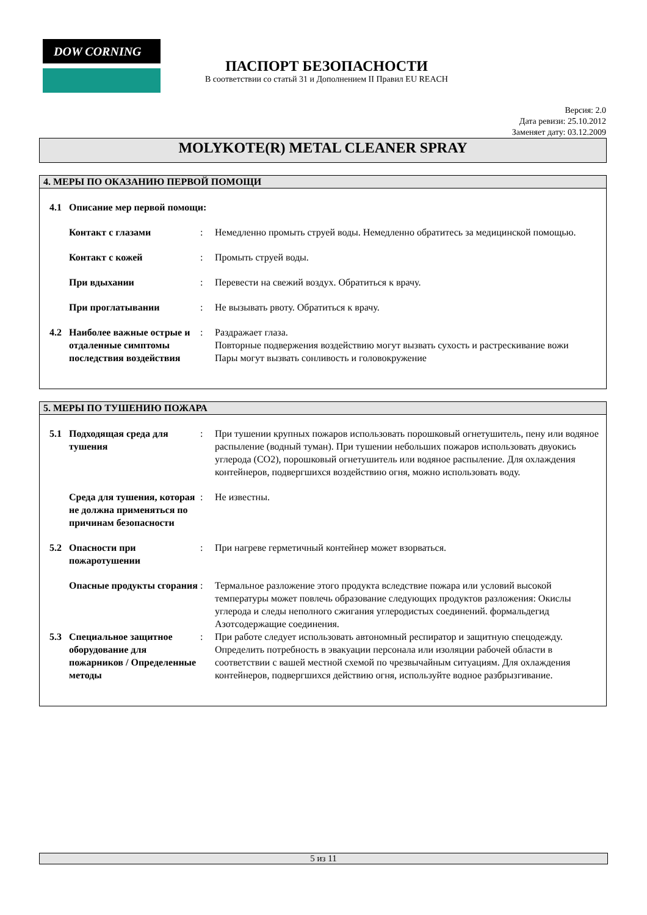DOW CORNING
ПАСПОРТ БЕЗОПАСНОСТИ
В соответствии со статьй 31 и Дополнением II Правил EU REACH
Версия: 2.0
Дата ревизи: 25.10.2012
Заменяет дату: 03.12.2009
MOLYKOTE(R) METAL CLEANER SPRAY
4. МЕРЫ ПО ОКАЗАНИЮ ПЕРВОЙ ПОМОЩИ
4.1 Описание мер первой помощи:
Контакт с глазами: Немедленно промыть струей воды. Немедленно обратитесь за медицинской помощью.
Контакт с кожей: Промыть струей воды.
При вдыхании: Перевести на свежий воздух. Обратиться к врачу.
При проглатывании: Не вызывать рвоту. Обратиться к врачу.
4.2 Наиболее важные острые и отдаленные симптомы последствия воздействия: Раздражает глаза.
Повторные подвержения воздействию могут вызвать сухость и растрескивание вожи
Пары могут вызвать сонливость и головокружение
5. МЕРЫ ПО ТУШЕНИЮ ПОЖАРА
5.1 Подходящая среда для тушения: При тушении крупных пожаров использовать порошковый огнетушитель, пену или водяное распыление (водный туман). При тушении небольших пожаров использовать двуокись углерода (CO2), порошковый огнетушитель или водяное распыление. Для охлаждения контейнеров, подвергшихся воздействию огня, можно использовать воду.
Среда для тушения, которая не должна применяться по причинам безопасности: Не известны.
5.2 Опасности при пожаротушении: При нагреве герметичный контейнер может взорваться.
Опасные продукты сгорания: Термальное разложение этого продукта вследствие пожара или условий высокой температуры может повлечь образование следующих продуктов разложения: Окислы углерода и следы неполного сжигания углеродистых соединений. формальдегид Азотсодержащие соединения.
5.3 Специальное защитное оборудование для пожарников / Определенные методы: При работе следует использовать автономный респиратор и защитную спецодежду. Определить потребность в эвакуации персонала или изоляции рабочей области в соответствии с вашей местной схемой по чрезвычайным ситуациям. Для охлаждения контейнеров, подвергшихся действию огня, используйте водное разбрызгивание.
5 из 11